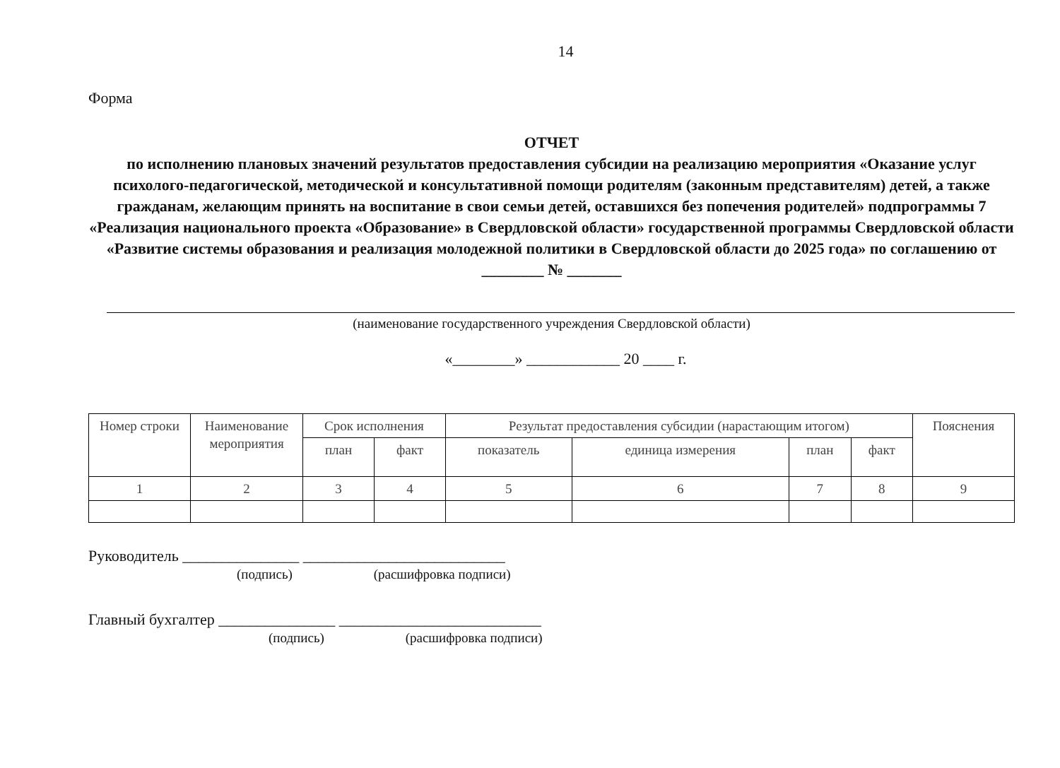14
Форма
ОТЧЕТ
по исполнению плановых значений результатов предоставления субсидии на реализацию мероприятия «Оказание услуг психолого-педагогической, методической и консультативной помощи родителям (законным представителям) детей, а также гражданам, желающим принять на воспитание в свои семьи детей, оставшихся без попечения родителей» подпрограммы 7 «Реализация национального проекта «Образование» в Свердловской области» государственной программы Свердловской области «Развитие системы образования и реализация молодежной политики в Свердловской области до 2025 года» по соглашению от ________ № _______
(наименование государственного учреждения Свердловской области)
«________» ____________ 20 ____ г.
| Номер строки | Наименование мероприятия | Срок исполнения | | Результат предоставления субсидии (нарастающим итогом) | | | | Пояснения |
| --- | --- | --- | --- | --- | --- | --- | --- | --- |
| | | план | факт | показатель | единица измерения | план | факт | |
| 1 | 2 | 3 | 4 | 5 | 6 | 7 | 8 | 9 |
Руководитель _______________ __________________________
(подпись) (расшифровка подписи)
Главный бухгалтер _______________ __________________________
(подпись) (расшифровка подписи)